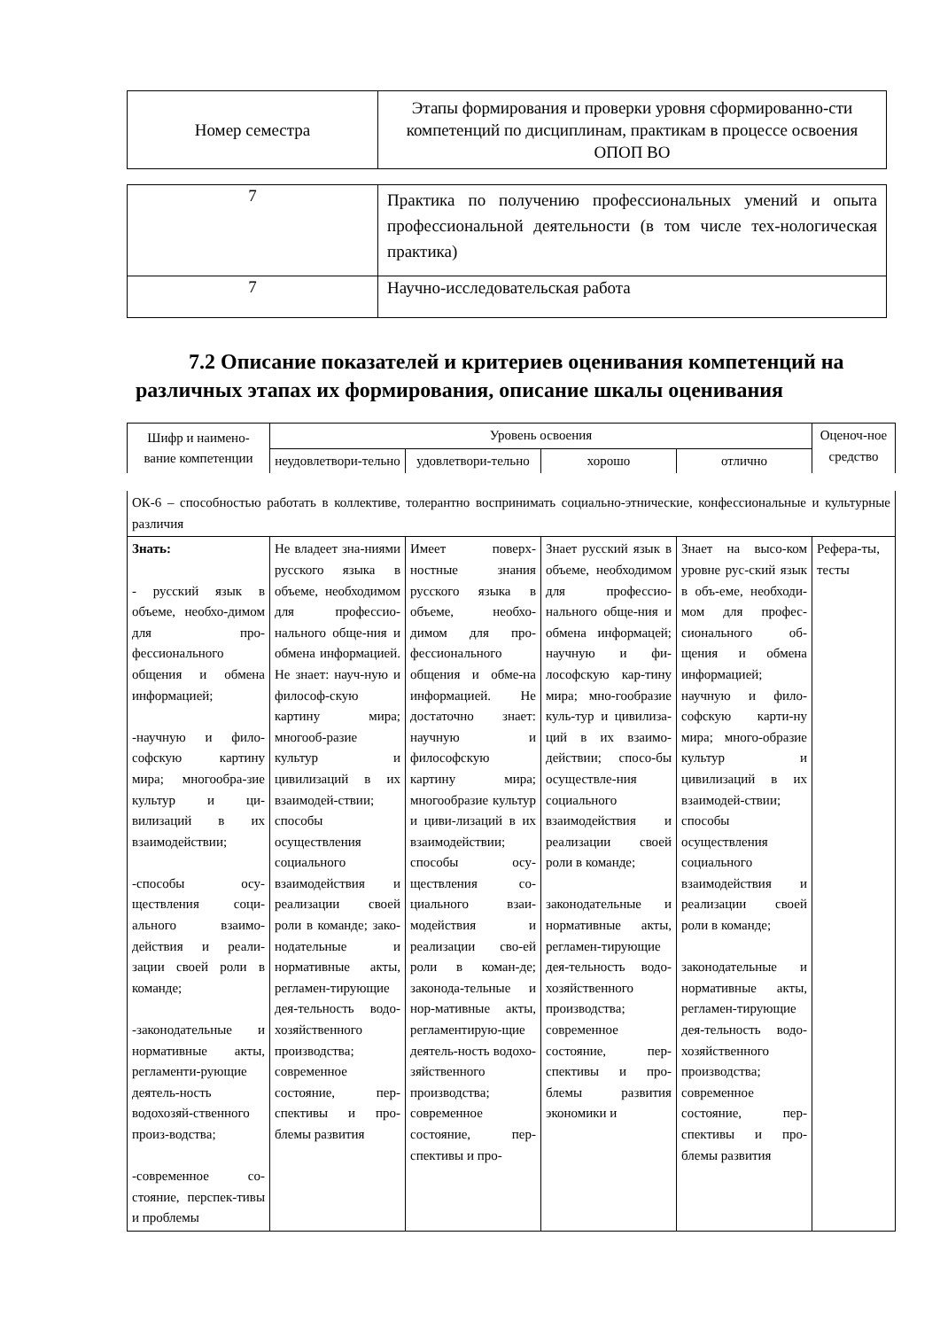| Номер семестра | Этапы формирования и проверки уровня сформированно-сти компетенций по дисциплинам, практикам в процессе освоения ОПОП ВО |
| 7 | Практика по получению профессиональных умений и опыта профессиональной деятельности (в том числе тех-нологическая практика) |
| 7 | Научно-исследовательская работа |
7.2 Описание показателей и критериев оценивания компетенций на различных этапах их формирования, описание шкалы оценивания
| Шифр и наимено-вание компетенции | Уровень освоения | | | | Оценоч-ное средство |
| --- | --- | --- | --- | --- | --- |
| | неудовлетвори-тельно | удовлетвори-тельно | хорошо | отлично | |
| ОК-6 – способностью работать в коллективе, толерантно воспринимать социально-этнические, конфессиональные и культурные различия | | | | | |
| Знать: - русский язык в объеме, необхо-димом для про-фессионального общения и обмена информацией; -научную и фило-софскую картину мира; многообра-зие культур и ци-вилизаций в их взаимодействии; -способы осу-ществления соци-ального взаимо-действия и реали-зации своей роли в команде; -законодательные и нормативные акты, регламенти-рующие деятель-ность водохозяй-ственного произ-водства; -современное со-стояние, перспек-тивы и проблемы | Не владеет зна-ниями русского языка в объеме, необходимом для профессио-нального обще-ния и обмена информацией. Не знает: науч-ную и философ-скую картину мира; многооб-разие культур и цивилизаций в их взаимодей-ствии; способы осуществления социального взаимодействия и реализации своей роли в команде; зако-нодательные и нормативные акты, регламен-тирующие дея-тельность водо-хозяйственного производства; современное состояние, пер-спективы и про-блемы развития | Имеет поверх-ностные знания русского языка в объеме, необхо-димом для про-фессионального общения и обме-на информацией. Не достаточно знает: научную и философскую картину мира; многообразие культур и циви-лизаций в их взаимодействии; способы осу-ществления со-циального взаи-модействия и реализации сво-ей роли в коман-де; законода-тельные и нор-мативные акты, регламентирую-щие деятель-ность водохо-зяйственного производства; современное состояние, пер-спективы и про- | Знает русский язык в объеме, необходимом для профессио-нального обще-ния и обмена информацей; научную и фи-лософскую кар-тину мира; мно-гообразие куль-тур и цивилиза-ций в их взаимо-действии; спосо-бы осуществле-ния социального взаимодействия и реализации своей роли в команде; законодательные и нормативные акты, регламен-тирующие дея-тельность водо-хозяйственного производства; современное состояние, пер-спективы и про-блемы развития экономики и | Знает на высо-ком уровне рус-ский язык в объ-еме, необходи-мом для профес-сионального об-щения и обмена информацией; научную и фило-софскую карти-ну мира; много-образие культур и цивилизаций в их взаимодей-ствии; способы осуществления социального взаимодействия и реализации своей роли в команде; законодательные и нормативные акты, регламен-тирующие дея-тельность водо-хозяйственного производства; современное состояние, пер-спективы и про-блемы развития | Рефера-ты, тесты |